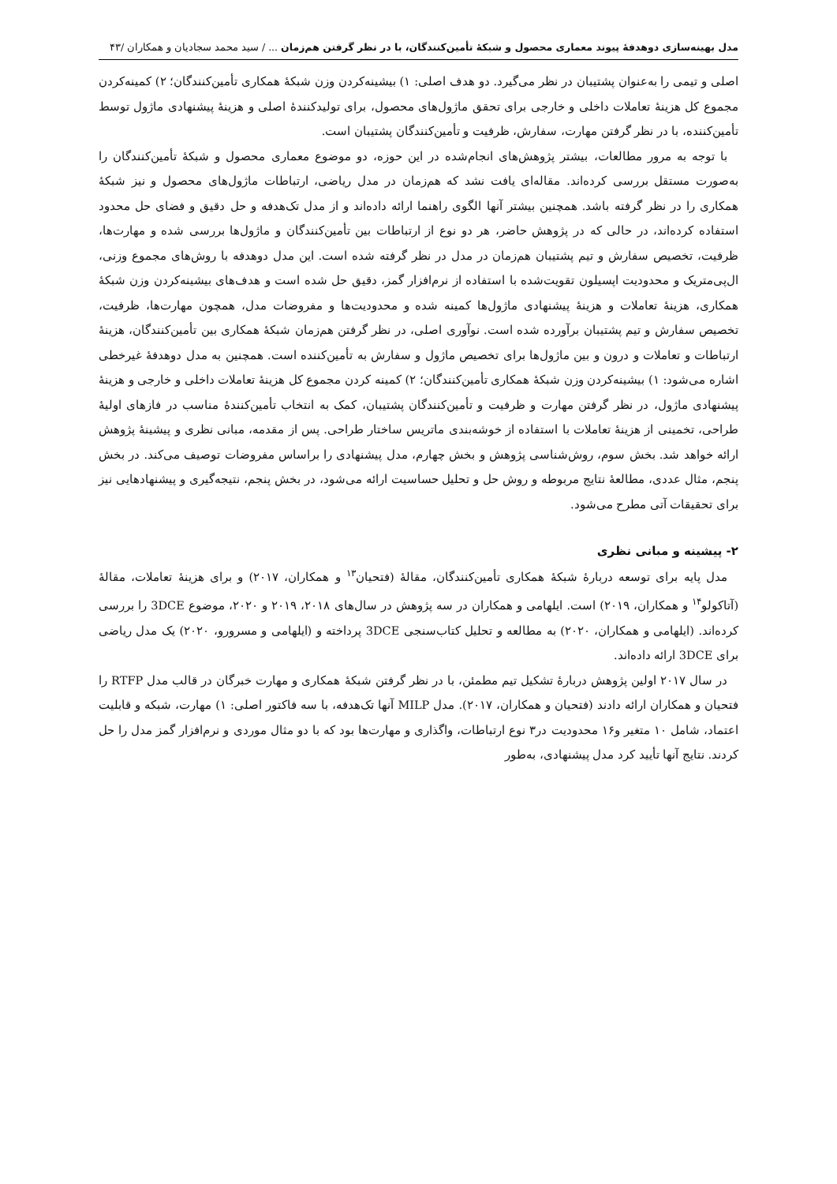مدل بهینه‌سازی دوهدفهٔ پیوند معماری محصول و شبکهٔ تأمین‌کنندگان، با در نظر گرفتن هم‌زمان ... / سید محمد سجادیان و همکاران /۴۳
اصلی و تیمی را به‌عنوان پشتیبان در نظر می‌گیرد. دو هدف اصلی: ۱) بیشینه‌کردن وزن شبکهٔ همکاری تأمین‌کنندگان؛ ۲) کمینه‌کردن مجموع کل هزینهٔ تعاملات داخلی و خارجی برای تحقق ماژول‌های محصول، برای تولیدکنندهٔ اصلی و هزینهٔ پیشنهادی ماژول توسط تأمین‌کننده، با در نظر گرفتن مهارت، سفارش، ظرفیت و تأمین‌کنندگان پشتیبان است.
با توجه به مرور مطالعات، بیشتر پژوهش‌های انجام‌شده در این حوزه، دو موضوع معماری محصول و شبکهٔ تأمین‌کنندگان را به‌صورت مستقل بررسی کرده‌اند. مقاله‌ای یافت نشد که هم‌زمان در مدل ریاضی، ارتباطات ماژول‌های محصول و نیز شبکهٔ همکاری را در نظر گرفته باشد. همچنین بیشتر آنها الگوی راهنما ارائه داده‌اند و از مدل تک‌هدفه و حل دقیق و فضای حل محدود استفاده کرده‌اند، در حالی که در پژوهش حاضر، هر دو نوع از ارتباطات بین تأمین‌کنندگان و ماژول‌ها بررسی شده و مهارت‌ها، ظرفیت، تخصیص سفارش و تیم پشتیبان هم‌زمان در مدل در نظر گرفته شده است. این مدل دوهدفه با روش‌های مجموع وزنی، ال‌پی‌متریک و محدودیت اپسیلون تقویت‌شده با استفاده از نرم‌افزار گمز، دقیق حل شده است و هدف‌های بیشینه‌کردن وزن شبکهٔ همکاری، هزینهٔ تعاملات و هزینهٔ پیشنهادی ماژول‌ها کمینه شده و محدودیت‌ها و مفروضات مدل، همچون مهارت‌ها، ظرفیت، تخصیص سفارش و تیم پشتیبان برآورده شده است. نوآوری اصلی، در نظر گرفتن هم‌زمان شبکهٔ همکاری بین تأمین‌کنندگان، هزینهٔ ارتباطات و تعاملات و درون و بین ماژول‌ها برای تخصیص ماژول و سفارش به تأمین‌کننده است. همچنین به مدل دوهدفهٔ غیرخطی اشاره می‌شود: ۱) بیشینه‌کردن وزن شبکهٔ همکاری تأمین‌کنندگان؛ ۲) کمینه کردن مجموع کل هزینهٔ تعاملات داخلی و خارجی و هزینهٔ پیشنهادی ماژول، در نظر گرفتن مهارت و ظرفیت و تأمین‌کنندگان پشتیبان، کمک به انتخاب تأمین‌کنندهٔ مناسب در فازهای اولیهٔ طراحی، تخمینی از هزینهٔ تعاملات با استفاده از خوشه‌بندی ماتریس ساختار طراحی. پس از مقدمه، مبانی نظری و پیشینهٔ پژوهش ارائه خواهد شد. بخش سوم، روش‌شناسی پژوهش و بخش چهارم، مدل پیشنهادی را براساس مفروضات توصیف می‌کند. در بخش پنجم، مثال عددی، مطالعهٔ نتایج مربوطه و روش حل و تحلیل حساسیت ارائه می‌شود، در بخش پنجم، نتیجه‌گیری و پیشنهادهایی نیز برای تحقیقات آتی مطرح می‌شود.
۲- پیشینه و مبانی نظری
مدل پایه برای توسعه دربارهٔ شبکهٔ همکاری تأمین‌کنندگان، مقالهٔ (فتحیان<sup>۱۳</sup> و همکاران، ۲۰۱۷) و برای هزینهٔ تعاملات، مقالهٔ (آتاکولو<sup>۱۴</sup> و همکاران، ۲۰۱۹) است. ایلهامی و همکاران در سه پژوهش در سال‌های ۲۰۱۸، ۲۰۱۹ و ۲۰۲۰، موضوع 3DCE را بررسی کرده‌اند. (ایلهامی و همکاران، ۲۰۲۰) به مطالعه و تحلیل کتاب‌سنجی 3DCE پرداخته و (ایلهامی و مسرورو، ۲۰۲۰) یک مدل ریاضی برای 3DCE ارائه داده‌اند.
در سال ۲۰۱۷ اولین پژوهش دربارهٔ تشکیل تیم مطمئن، با در نظر گرفتن شبکهٔ همکاری و مهارت خبرگان در قالب مدل RTFP را فتحیان و همکاران ارائه دادند (فتحیان و همکاران، ۲۰۱۷). مدل MILP آنها تک‌هدفه، با سه فاکتور اصلی: ۱) مهارت، شبکه و قابلیت اعتماد، شامل ۱۰ متغیر و۱۶ محدودیت در۳ نوع ارتباطات، واگذاری و مهارت‌ها بود که با دو مثال موردی و نرم‌افزار گمز مدل را حل کردند. نتایج آنها تأیید کرد مدل پیشنهادی، به‌طور